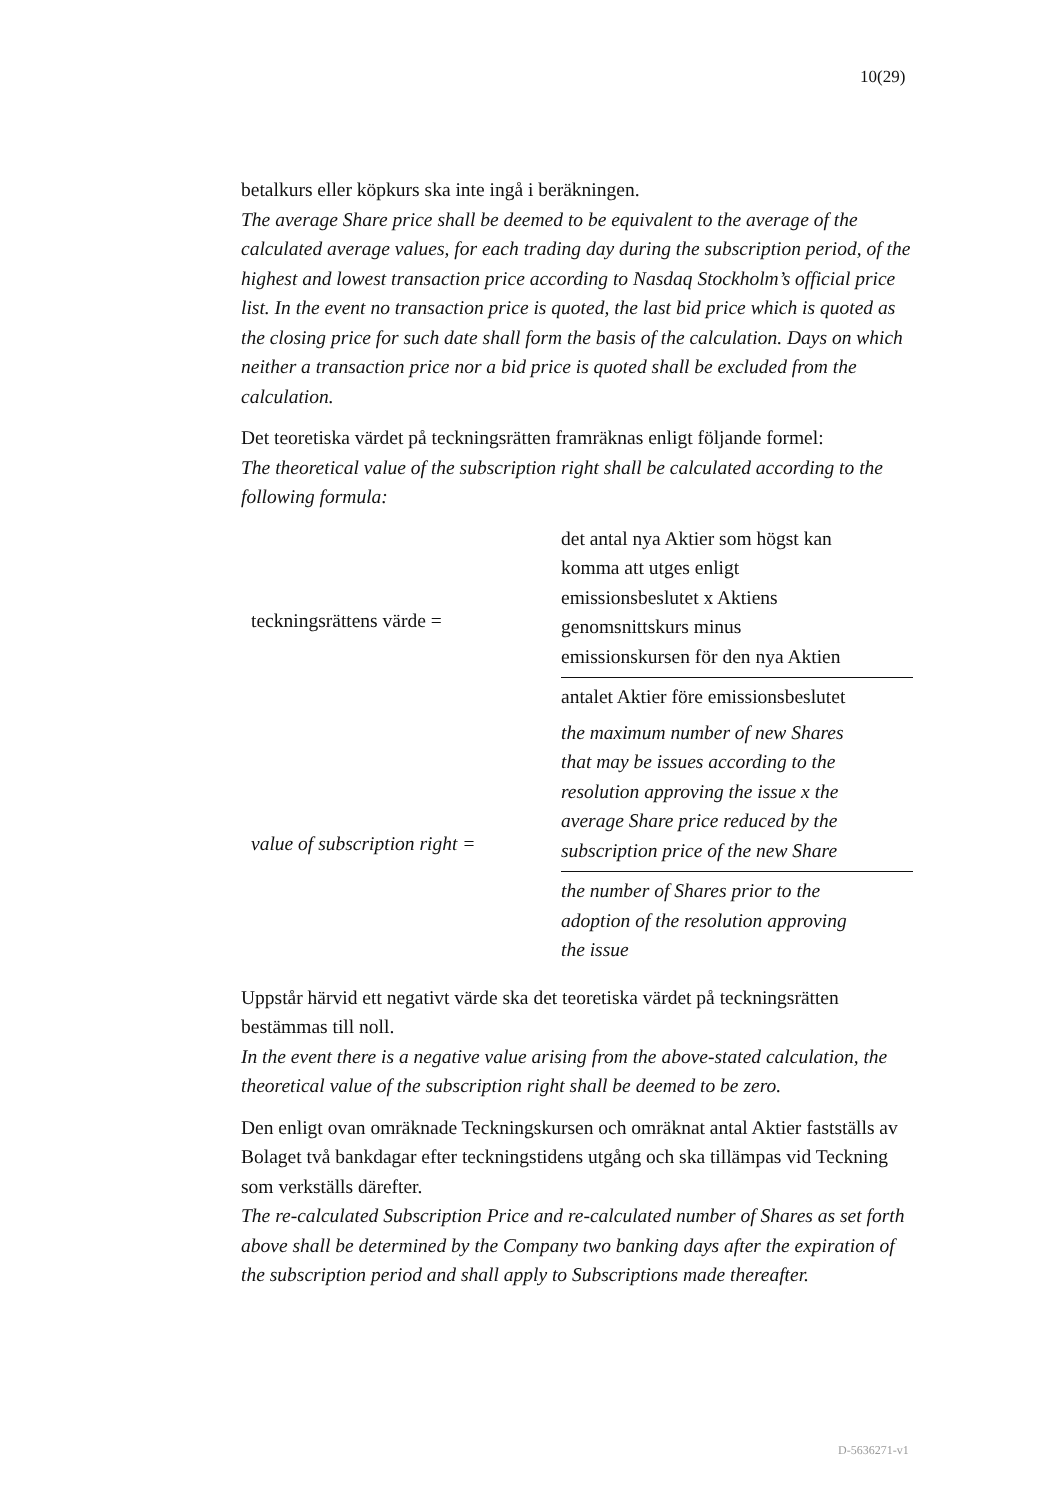10(29)
betalkurs eller köpkurs ska inte ingå i beräkningen.
The average Share price shall be deemed to be equivalent to the average of the calculated average values, for each trading day during the subscription period, of the highest and lowest transaction price according to Nasdaq Stockholm’s official price list. In the event no transaction price is quoted, the last bid price which is quoted as the closing price for such date shall form the basis of the calculation. Days on which neither a transaction price nor a bid price is quoted shall be excluded from the calculation.
Det teoretiska värdet på teckningsrätten framräknas enligt följande formel:
The theoretical value of the subscription right shall be calculated according to the following formula:
| teckningsrättens värde = | det antal nya Aktier som högst kan komma att utges enligt emissionsbeslutet x Aktiens genomsnittskurs minus emissionskursen för den nya Aktien |
| | antalet Aktier före emissionsbeslutet |
| value of subscription right = | the maximum number of new Shares that may be issues according to the resolution approving the issue x the average Share price reduced by the subscription price of the new Share |
| | the number of Shares prior to the adoption of the resolution approving the issue |
Uppstår härvid ett negativt värde ska det teoretiska värdet på teckningsrätten bestämmas till noll.
In the event there is a negative value arising from the above-stated calculation, the theoretical value of the subscription right shall be deemed to be zero.
Den enligt ovan omräknade Teckningskursen och omräknat antal Aktier fastställs av Bolaget två bankdagar efter teckningstidens utgång och ska tillämpas vid Teckning som verkställs därefter.
The re-calculated Subscription Price and re-calculated number of Shares as set forth above shall be determined by the Company two banking days after the expiration of the subscription period and shall apply to Subscriptions made thereafter.
D-5636271-v1